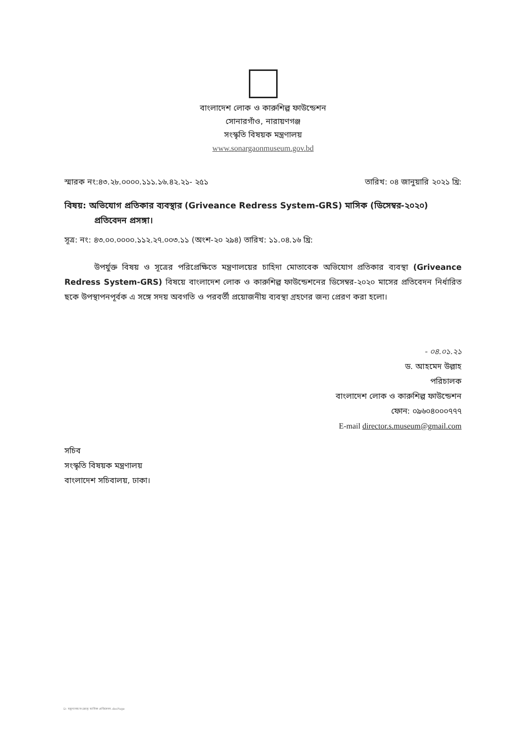বাংলাদেশ লোক ও কারুশিল্প ফাউন্ডেশন
সোনারগাঁও, নারায়ণগঞ্জ
সংস্কৃতি বিষয়ক মন্ত্রণালয়
www.sonargaonmuseum.gov.bd
স্মারক নং:৪৩.২৮.০০০০.১১১.১৬.৪২.২১- ২৫১ তারিখ: ০৪ জানুয়ারি ২০২১ খ্রি:
বিষয়: অভিযোগ প্রতিকার ব্যবস্থার (Griveance Redress System-GRS) মাসিক (ডিসেম্বর-২০২০) প্রতিবেদন প্রসঙ্গা।
সূত্র: নং: ৪৩.০০.০০০০.১১২.২৭.০০৩.১১ (অংশ-২০ ২৯৪) তারিখ: ১১.০৪.১৬ খ্রি:
উপর্যুক্ত বিষয় ও সূত্রের পরিপ্রেক্ষিতে মন্ত্রণালয়ের চাহিদা মোতাবেক অভিযোগ প্রতিকার ব্যবস্থা (Griveance Redress System-GRS) বিষয়ে বাংলাদেশ লোক ও কারুশিল্প ফাউন্ডেশনের ডিসেম্বর-২০২০ মাসের প্রতিবেদন নির্ধারিত ছকে উপস্থাপনপূর্বক এ সঙ্গে সদয় অবগতি ও পরবর্তী প্রয়োজনীয় ব্যবস্থা গ্রহণের জন্য প্রেরণ করা হলো।
- ০৪.০১.২১
ড. আহমেদ উল্লাহ
পরিচালক
বাংলাদেশ লোক ও কারুশিল্প ফাউন্ডেশন
ফোন: ০৯৬০৪০০০৭৭৭
E-mail director.s.museum@gmail.com
সচিব
সংস্কৃতি বিষয়ক মন্ত্রণালয়
বাংলাদেশ সচিবালয়, ঢাকা।
D: মন্ত্রণালয় সংক্রান্ত মাসিক প্রতিবেদন.docPage